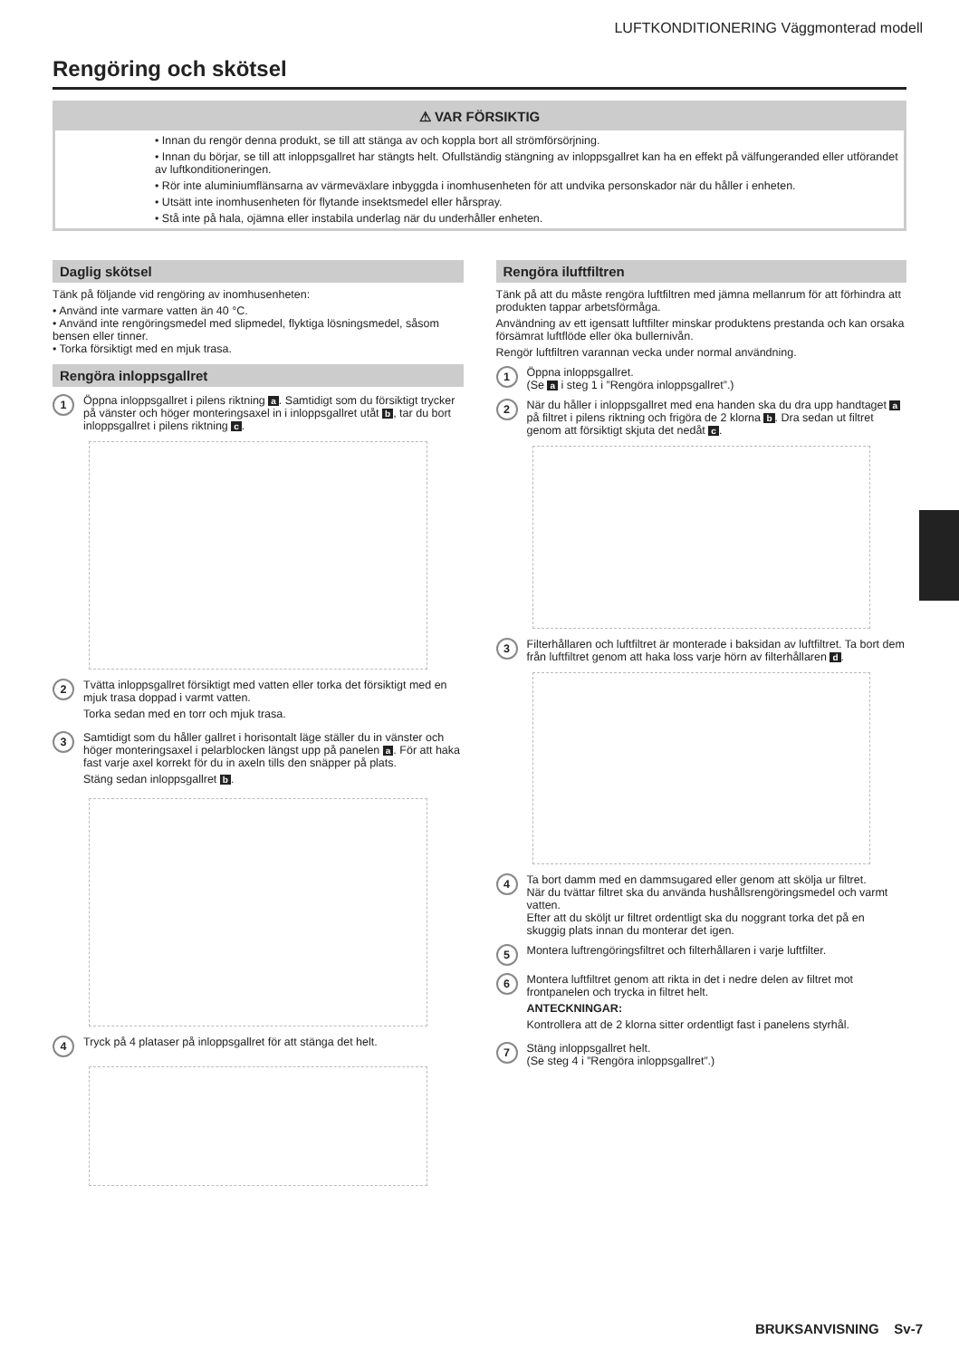LUFTKONDITIONERING Väggmonterad modell
Rengöring och skötsel
⚠ VAR FÖRSIKTIG
• Innan du rengör denna produkt, se till att stänga av och koppla bort all strömförsörjning.
• Innan du börjar, se till att inloppsgallret har stängts helt. Ofullständig stängning av inloppsgallret kan ha en effekt på välfungeranded eller utförandet av luftkonditioneringen.
• Rör inte aluminiumflänsarna av värmeväxlare inbyggda i inomhusenheten för att undvika personskador när du håller i enheten.
• Utsätt inte inomhusenheten för flytande insektsmedel eller hårspray.
• Stå inte på hala, ojämna eller instabila underlag när du underhåller enheten.
Daglig skötsel
Tänk på följande vid rengöring av inomhusenheten:
• Använd inte varmare vatten än 40 °C.
• Använd inte rengöringsmedel med slipmedel, flyktiga lösningsmedel, såsom bensen eller tinner.
• Torka försiktigt med en mjuk trasa.
Rengöra inloppsgallret
1
Öppna inloppsgallret i pilens riktning a. Samtidigt som du försiktigt trycker på vänster och höger monteringsaxel in i inloppsgallret utåt b, tar du bort inloppsgallret i pilens riktning c.
2
Tvätta inloppsgallret försiktigt med vatten eller torka det försiktigt med en mjuk trasa doppad i varmt vatten.
Torka sedan med en torr och mjuk trasa.
3
Samtidigt som du håller gallret i horisontalt läge ställer du in vänster och höger monteringsaxel i pelarblocken längst upp på panelen a. För att haka fast varje axel korrekt för du in axeln tills den snäpper på plats.
Stäng sedan inloppsgallret b.
4
Tryck på 4 plataser på inloppsgallret för att stänga det helt.
Rengöra iluftfiltren
Tänk på att du måste rengöra luftfiltren med jämna mellanrum för att förhindra att produkten tappar arbetsförmåga.
Användning av ett igensatt luftfilter minskar produktens prestanda och kan orsaka försämrat luftflöde eller öka bullernivån.
Rengör luftfiltren varannan vecka under normal användning.
1
Öppna inloppsgallret.
(Se a i steg 1 i ”Rengöra inloppsgallret”.)
2
När du håller i inloppsgallret med ena handen ska du dra upp handtaget a på filtret i pilens riktning och frigöra de 2 klorna b. Dra sedan ut filtret genom att försiktigt skjuta det nedåt c.
3
Filterhållaren och luftfiltret är monterade i baksidan av luftfiltret. Ta bort dem från luftfiltret genom att haka loss varje hörn av filterhållaren d.
4
Ta bort damm med en dammsugared eller genom att skölja ur filtret.
När du tvättar filtret ska du använda hushållsrengöringsmedel och varmt vatten.
Efter att du sköljt ur filtret ordentligt ska du noggrant torka det på en skuggig plats innan du monterar det igen.
5
Montera luftrengöringsfiltret och filterhållaren i varje luftfilter.
6
Montera luftfiltret genom att rikta in det i nedre delen av filtret mot frontpanelen och trycka in filtret helt.
ANTECKNINGAR:
Kontrollera att de 2 klorna sitter ordentligt fast i panelens styrhål.
7
Stäng inloppsgallret helt.
(Se steg 4 i ”Rengöra inloppsgallret”.)
BRUKSANVISNING Sv-7